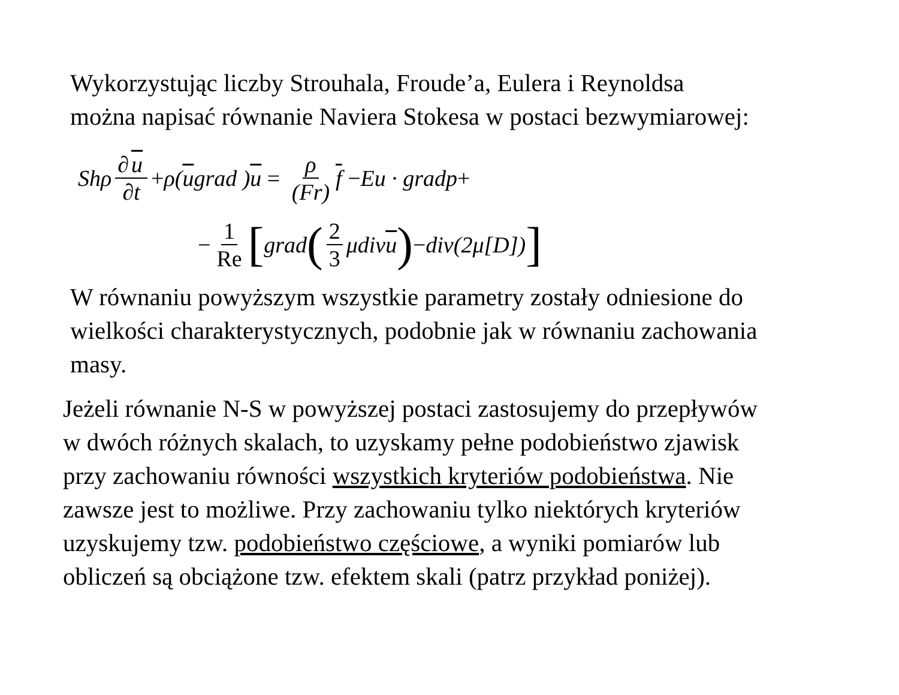Wykorzystując liczby Strouhala, Froude’a, Eulera i Reynoldsa
można napisać równanie Naviera Stokesa w postaci bezwymiarowej:
Shρ ∂ u ∂t + ρ(u grad ) u = ρ (Fr) f − Eu · gradp +
− 1 Re [ grad (2 3 μdiv u) − div(2μ[D])]
W równaniu powyższym wszystkie parametry zostały odniesione do
wielkości charakterystycznych, podobnie jak w równaniu zachowania
masy.
Jeżeli równanie N-S w powyższej postaci zastosujemy do przepływów
w dwóch różnych skalach, to uzyskamy pełne podobieństwo zjawisk
przy zachowaniu równości wszystkich kryteriów podobieństwa. Nie
zawsze jest to możliwe. Przy zachowaniu tylko niektórych kryteriów
uzyskujemy tzw. podobieństwo częściowe, a wyniki pomiarów lub
obliczeń są obciążone tzw. efektem skali (patrz przykład poniżej).